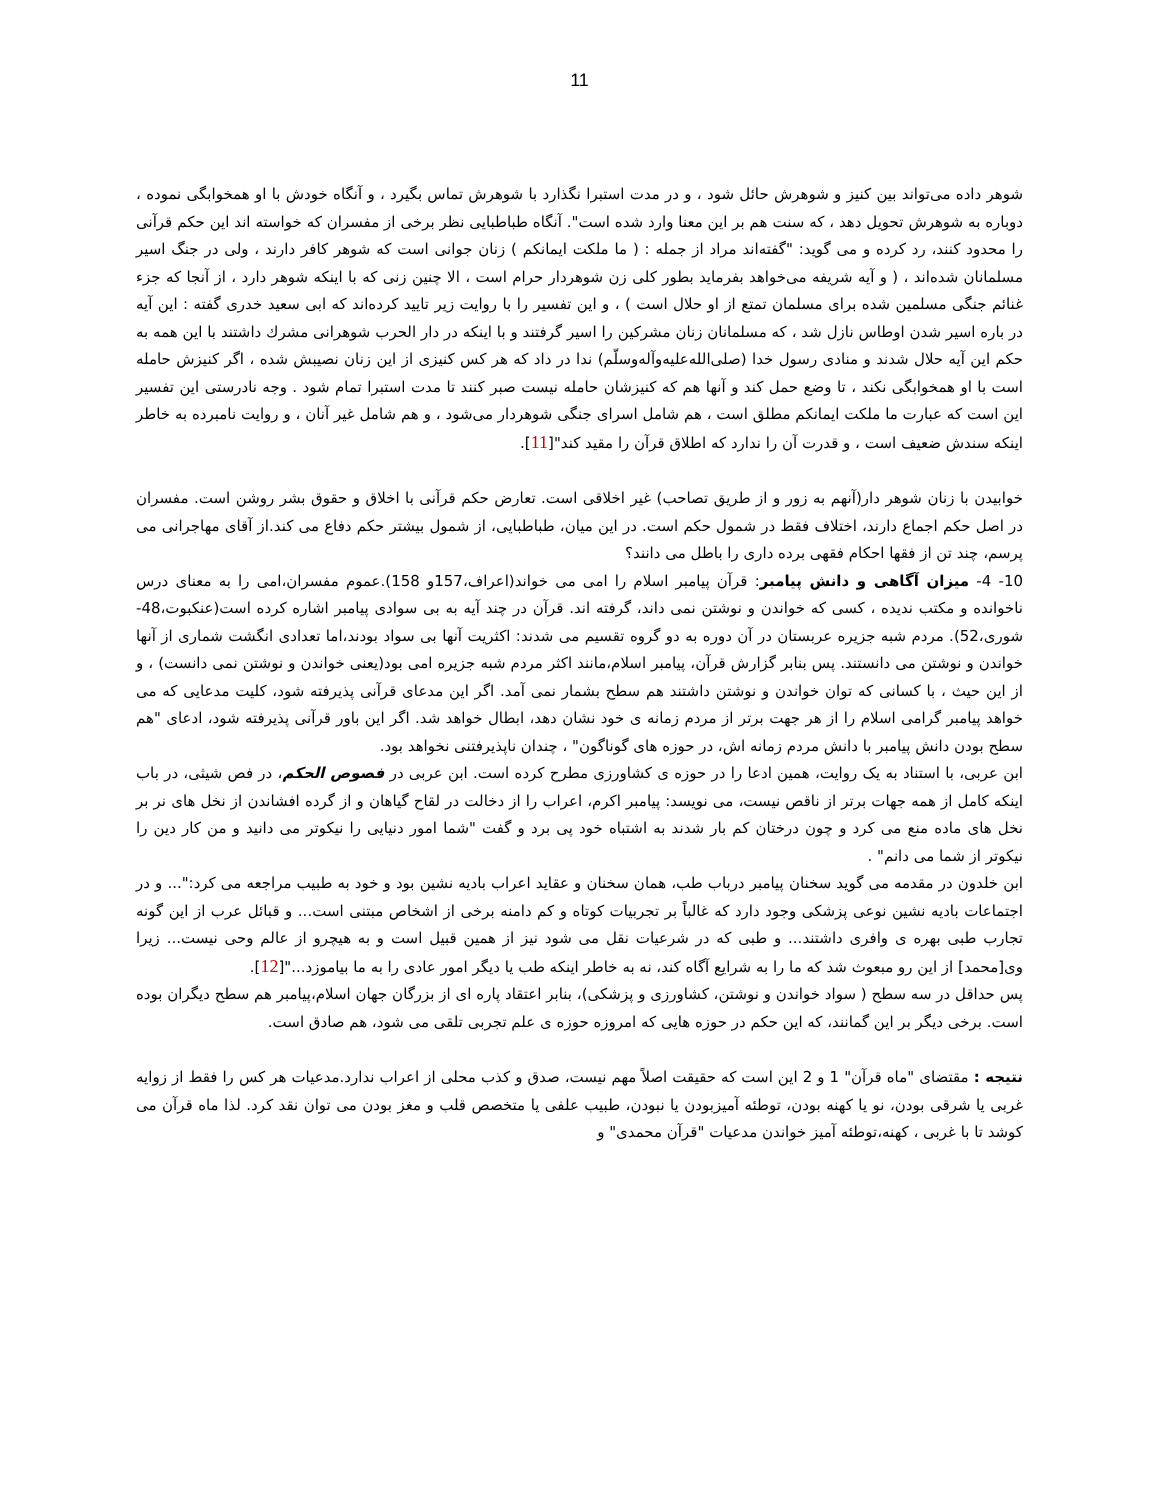11
شوهر داده می‌تواند بین کنیز و شوهرش حائل شود ، و در مدت استبرا نگذارد با شوهرش تماس بگیرد ، و آنگاه خودش با او همخوابگی نموده ، دوباره به شوهرش تحویل دهد ، که سنت هم بر این معنا وارد شده است". آنگاه طباطبایی نظر برخی از مفسران که خواسته اند این حکم قرآنی را محدود کنند، رد کرده و می گوید: "گفته‌اند مراد از جمله : ( ما ملکت ایمانکم ) زنان جوانی است که شوهر کافر دارند ، ولی در جنگ اسیر مسلمانان شده‌اند ، ( و آیه شریفه می‌خواهد بفرماید بطور کلی زن شوهردار حرام است ، الا چنین زنی که با اینکه شوهر دارد ، از آنجا که جزء غنائم جنگی مسلمین شده برای مسلمان تمتع از او حلال است ) ، و این تفسیر را با روایت زیر تایید کرده‌اند که ابی سعید خدری گفته : این آیه در باره اسیر شدن اوطاس نازل شد ، که مسلمانان زنان مشرکین را اسیر گرفتند و با اینکه در دار الحرب شوهرانی مشرك داشتند با این همه به حکم این آیه حلال شدند و منادی رسول خدا (صلی‌الله‌علیه‌وآله‌وسلّم) ندا در داد که هر کس کنیزی از این زنان نصیبش شده ، اگر کنیزش حامله است با او همخوابگی نکند ، تا وضع حمل کند و آنها هم که کنیزشان حامله نیست صبر کنند تا مدت استبرا تمام شود . وجه نادرستی این تفسیر این است که عبارت ما ملکت ایمانکم مطلق است ، هم شامل اسرای جنگی شوهردار می‌شود ، و هم شامل غیر آنان ، و روایت نامبرده به خاطر اینکه سندش ضعیف است ، و قدرت آن را ندارد که اطلاق قرآن را مقید کند"[11].
خوابیدن با زنان شوهر دار(آنهم به زور و از طریق تصاحب) غیر اخلاقی است. تعارض حکم قرآنی با اخلاق و حقوق بشر روشن است. مفسران در اصل حکم اجماع دارند، اختلاف فقط در شمول حکم است. در این میان، طباطبایی، از شمول بیشتر حکم دفاع می کند.از آقای مهاجرانی می پرسم، چند تن از فقها احکام فقهی برده داری را باطل می دانند؟
10- 4- میزان آگاهی و دانش پیامبر: قرآن پیامبر اسلام را امی می خواند(اعراف،157و 158).عموم مفسران،امی را به معنای درس ناخوانده و مکتب ندیده ، کسی که خواندن و نوشتن نمی داند، گرفته اند. قرآن در چند آیه به بی سوادی پیامبر اشاره کرده است(عنکبوت،48- شوری،52). مردم شبه جزیره عربستان در آن دوره به دو گروه تقسیم می شدند: اکثریت آنها بی سواد بودند،اما تعدادی انگشت شماری از آنها خواندن و نوشتن می دانستند. پس بنابر گزارش قرآن، پیامبر اسلام،مانند اکثر مردم شبه جزیره امی بود(یعنی خواندن و نوشتن نمی دانست) ، و از این حیث ، با کسانی که توان خواندن و نوشتن داشتند هم سطح بشمار نمی آمد. اگر این مدعای قرآنی پذیرفته شود، کلیت مدعایی که می خواهد پیامبر گرامی اسلام را از هر جهت برتر از مردم زمانه ی خود نشان دهد، ابطال خواهد شد. اگر این باور قرآنی پذیرفته شود، ادعای "هم سطح بودن دانش پیامبر با دانش مردم زمانه اش، در حوزه های گوناگون" ، چندان ناپذیرفتنی نخواهد بود.
ابن عربی، با استناد به یک روایت، همین ادعا را در حوزه ی کشاورزی مطرح کرده است. ابن عربی در فصوص الحکم، در فص شیثی، در باب اینکه کامل از همه جهات برتر از ناقص نیست، می نویسد: پیامبر اکرم، اعراب را از دخالت در لقاح گیاهان و از گرده افشاندن از نخل های نر بر نخل های ماده منع می کرد و چون درختان کم بار شدند به اشتباه خود پی برد و گفت "شما امور دنیایی را نیکوتر می دانید و من کار دین را نیکوتر از شما می دانم" .
ابن خلدون در مقدمه می گوید سخنان پیامبر درباب طب، همان سخنان و عقاید اعراب بادیه نشین بود و خود به طبیب مراجعه می کرد:"... و در اجتماعات بادیه نشین نوعی پزشکی وجود دارد که غالباً بر تجربیات کوتاه و کم دامنه برخی از اشخاص مبتنی است... و قبائل عرب از این گونه تجارب طبی بهره ی وافری داشتند... و طبی که در شرعیات نقل می شود نیز از همین قبیل است و به هیچرو از عالم وحی نیست... زیرا وی[محمد] از این رو مبعوث شد که ما را به شرایع آگاه کند، نه به خاطر اینکه طب یا دیگر امور عادی را به ما بیاموزد..."[12].
پس حداقل در سه سطح ( سواد خواندن و نوشتن، کشاورزی و پزشکی)، بنابر اعتقاد پاره ای از بزرگان جهان اسلام،پیامبر هم سطح دیگران بوده است. برخی دیگر بر این گمانند، که این حکم در حوزه هایی که امروزه حوزه ی علم تجربی تلقی می شود، هم صادق است.
نتیجه : مقتضای "ماه قرآن" 1 و 2 این است که حقیقت اصلاً مهم نیست، صدق و کذب محلی از اعراب ندارد.مدعیات هر کس را فقط از زوایه غربی یا شرقی بودن، نو یا کهنه بودن، توطئه آمیزبودن یا نبودن، طبیب علفی یا متخصص قلب و مغز بودن می توان نقد کرد. لذا ماه قرآن می کوشد تا با غربی ، کهنه،توطئه آمیز خواندن مدعیات "قرآن محمدی" و